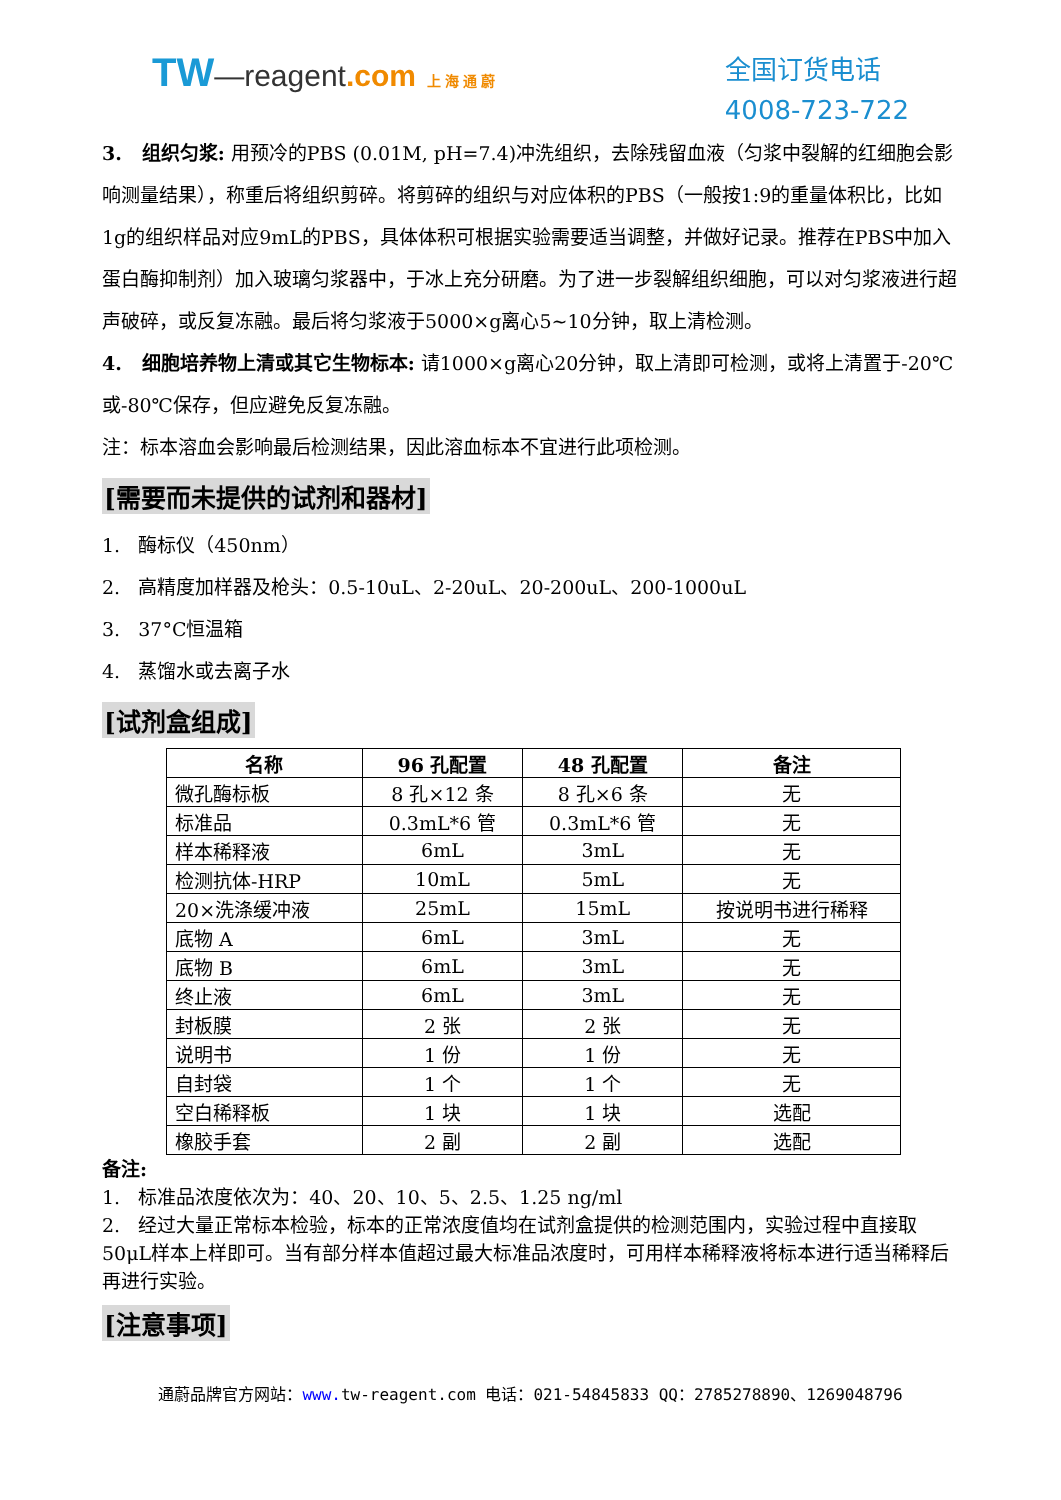TW—reagent.com 上 海 通 蔚
全国订货电话
4008-723-722
3. 组织匀浆: 用预冷的PBS (0.01M, pH=7.4)冲洗组织，去除残留血液（匀浆中裂解的红细胞会影响测量结果），称重后将组织剪碎。将剪碎的组织与对应体积的PBS（一般按1:9的重量体积比，比如1g的组织样品对应9mL的PBS，具体体积可根据实验需要适当调整，并做好记录。推荐在PBS中加入蛋白酶抑制剂）加入玻璃匀浆器中，于冰上充分研磨。为了进一步裂解组织细胞，可以对匀浆液进行超声破碎，或反复冻融。最后将匀浆液于5000×g离心5~10分钟，取上清检测。
4. 细胞培养物上清或其它生物标本: 请1000×g离心20分钟，取上清即可检测，或将上清置于-20℃或-80℃保存，但应避免反复冻融。
注：标本溶血会影响最后检测结果，因此溶血标本不宜进行此项检测。
[需要而未提供的试剂和器材]
1. 酶标仪（450nm）
2. 高精度加样器及枪头：0.5-10uL、2-20uL、20-200uL、200-1000uL
3. 37°C恒温箱
4. 蒸馏水或去离子水
[试剂盒组成]
| 名称 | 96 孔配置 | 48 孔配置 | 备注 |
| --- | --- | --- | --- |
| 微孔酶标板 | 8 孔×12 条 | 8 孔×6 条 | 无 |
| 标准品 | 0.3mL*6 管 | 0.3mL*6 管 | 无 |
| 样本稀释液 | 6mL | 3mL | 无 |
| 检测抗体-HRP | 10mL | 5mL | 无 |
| 20×洗涤缓冲液 | 25mL | 15mL | 按说明书进行稀释 |
| 底物 A | 6mL | 3mL | 无 |
| 底物 B | 6mL | 3mL | 无 |
| 终止液 | 6mL | 3mL | 无 |
| 封板膜 | 2 张 | 2 张 | 无 |
| 说明书 | 1 份 | 1 份 | 无 |
| 自封袋 | 1 个 | 1 个 | 无 |
| 空白稀释板 | 1 块 | 1 块 | 选配 |
| 橡胶手套 | 2 副 | 2 副 | 选配 |
备注:
1. 标准品浓度依次为：40、20、10、5、2.5、1.25 ng/ml
2. 经过大量正常标本检验，标本的正常浓度值均在试剂盒提供的检测范围内，实验过程中直接取50μL样本上样即可。当有部分样本值超过最大标准品浓度时，可用样本稀释液将标本进行适当稀释后再进行实验。
[注意事项]
通蔚品牌官方网站：www. tw-reagent.com 电话：021-54845833 QQ：2785278890、1269048796